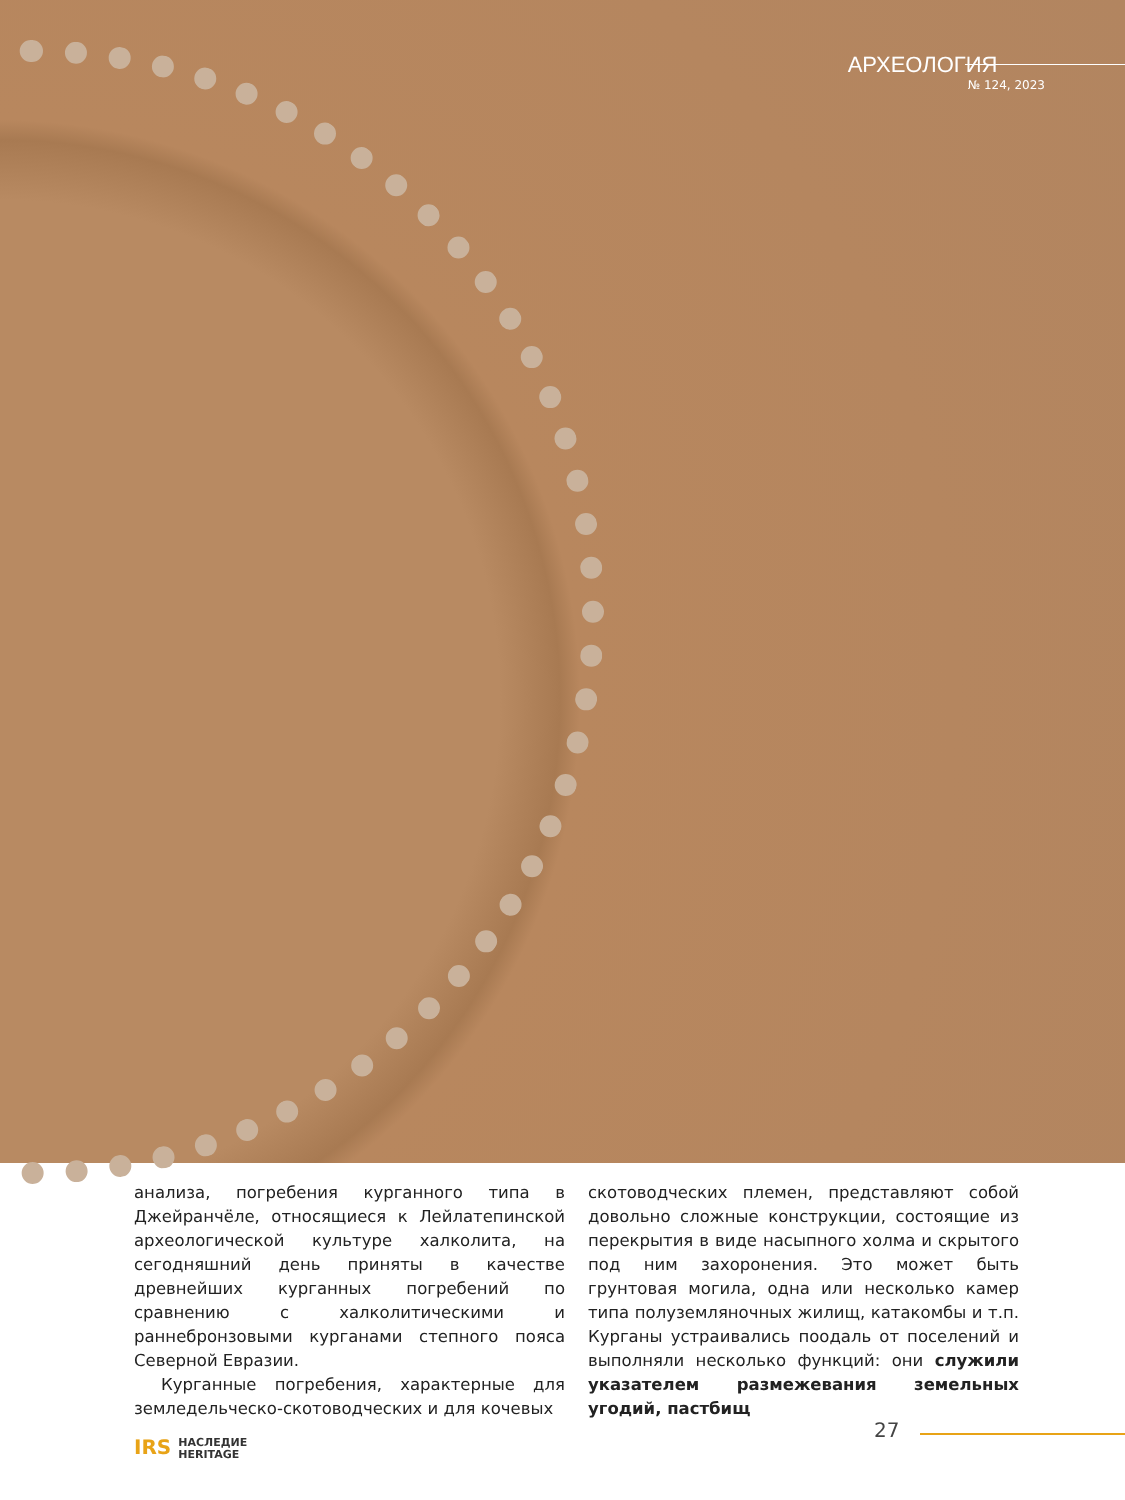АРХЕОЛОГИЯ
№ 124, 2023
анализа, погребения курганного типа в Джейранчёле, относящиеся к Лейлатепинской археологической культуре халколита, на сегодняшний день приняты в качестве древнейших курганных погребений по сравнению с халколитическими и раннебронзовыми курганами степного пояса Северной Евразии.
Курганные погребения, характерные для земледельческо-скотоводческих и для кочевых
скотоводческих племен, представляют собой довольно сложные конструкции, состоящие из перекрытия в виде насыпного холма и скрытого под ним захоронения. Это может быть грунтовая могила, одна или несколько камер типа полуземляночных жилищ, катакомбы и т.п. Курганы устраивались поодаль от поселений и выполняли несколько функций: они служили указателем размежевания земельных угодий, пастбищ
27
IRS НАСЛЕДИЕ
HERITAGE